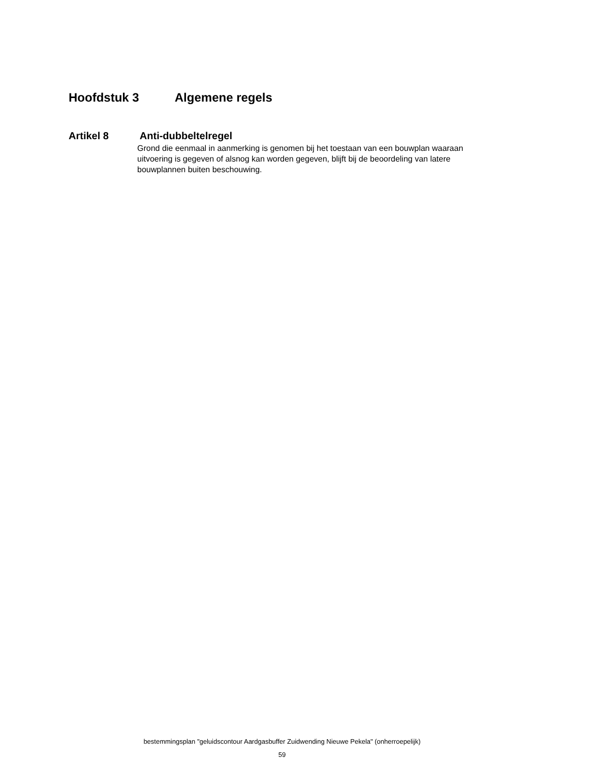Hoofdstuk 3 Algemene regels
Artikel 8 Anti-dubbeltelregel
Grond die eenmaal in aanmerking is genomen bij het toestaan van een bouwplan waaraan uitvoering is gegeven of alsnog kan worden gegeven, blijft bij de beoordeling van latere bouwplannen buiten beschouwing.
bestemmingsplan "geluidscontour Aardgasbuffer Zuidwending Nieuwe Pekela" (onherroepelijk)
59